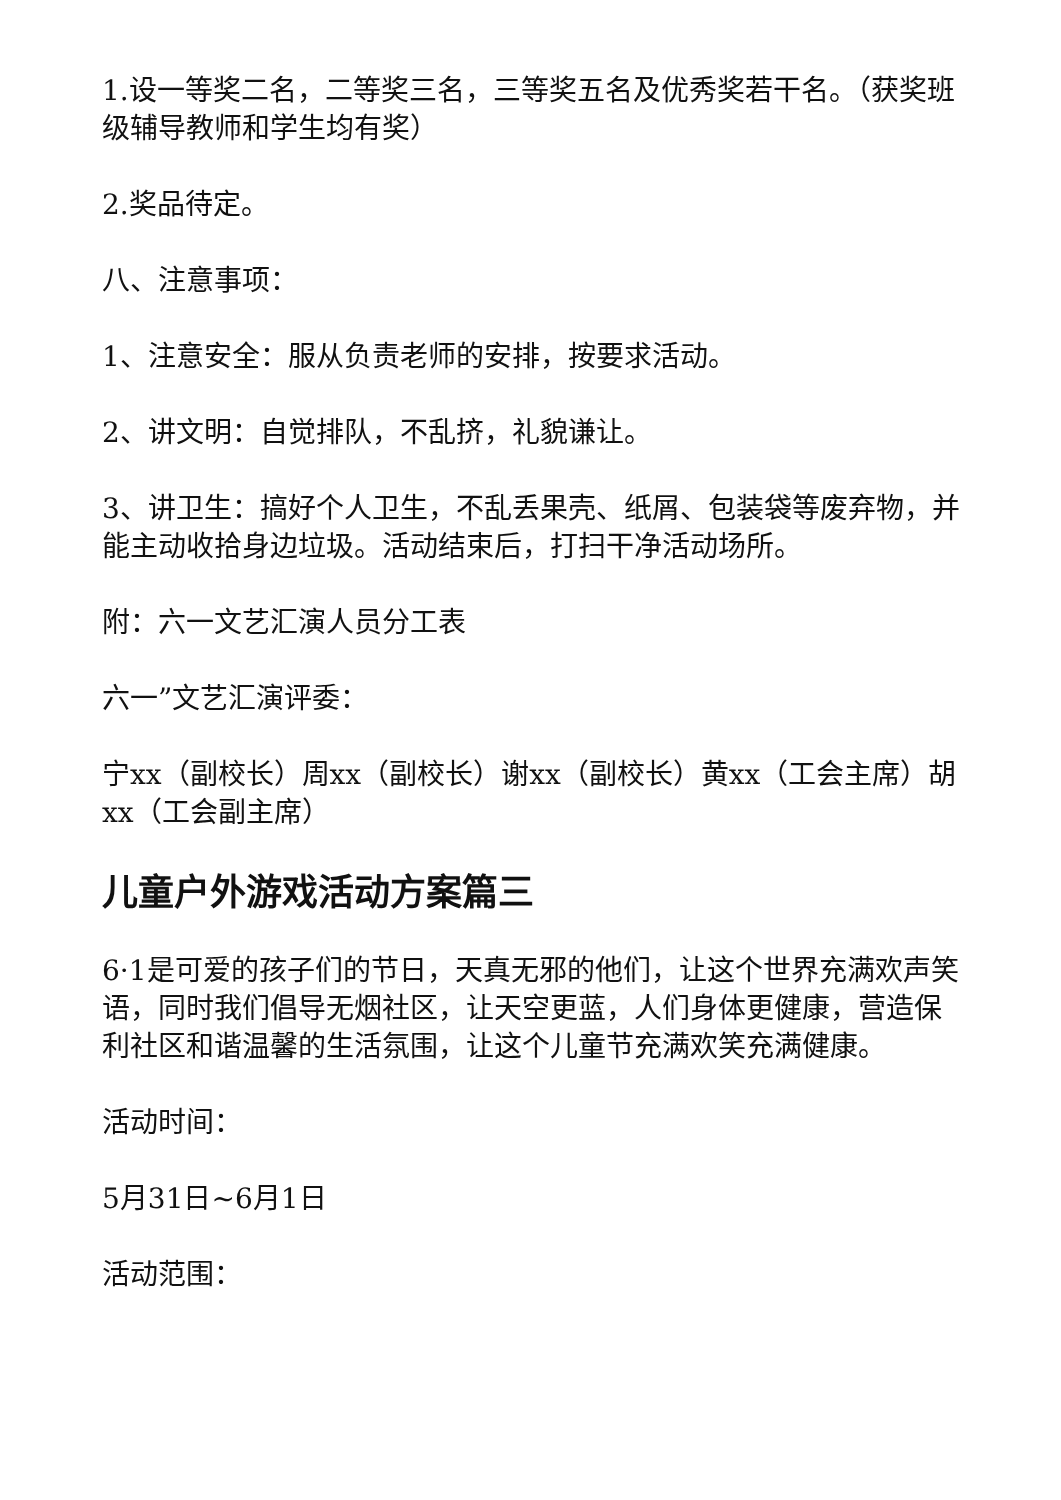1.设一等奖二名，二等奖三名，三等奖五名及优秀奖若干名。（获奖班级辅导教师和学生均有奖）
2.奖品待定。
八、注意事项：
1、注意安全：服从负责老师的安排，按要求活动。
2、讲文明：自觉排队，不乱挤，礼貌谦让。
3、讲卫生：搞好个人卫生，不乱丢果壳、纸屑、包装袋等废弃物，并能主动收拾身边垃圾。活动结束后，打扫干净活动场所。
附：六一文艺汇演人员分工表
六一”文艺汇演评委：
宁xx（副校长）周xx（副校长）谢xx（副校长）黄xx（工会主席）胡xx（工会副主席）
儿童户外游戏活动方案篇三
6·1是可爱的孩子们的节日，天真无邪的他们，让这个世界充满欢声笑语，同时我们倡导无烟社区，让天空更蓝，人们身体更健康，营造保利社区和谐温馨的生活氛围，让这个儿童节充满欢笑充满健康。
活动时间：
5月31日~6月1日
活动范围：